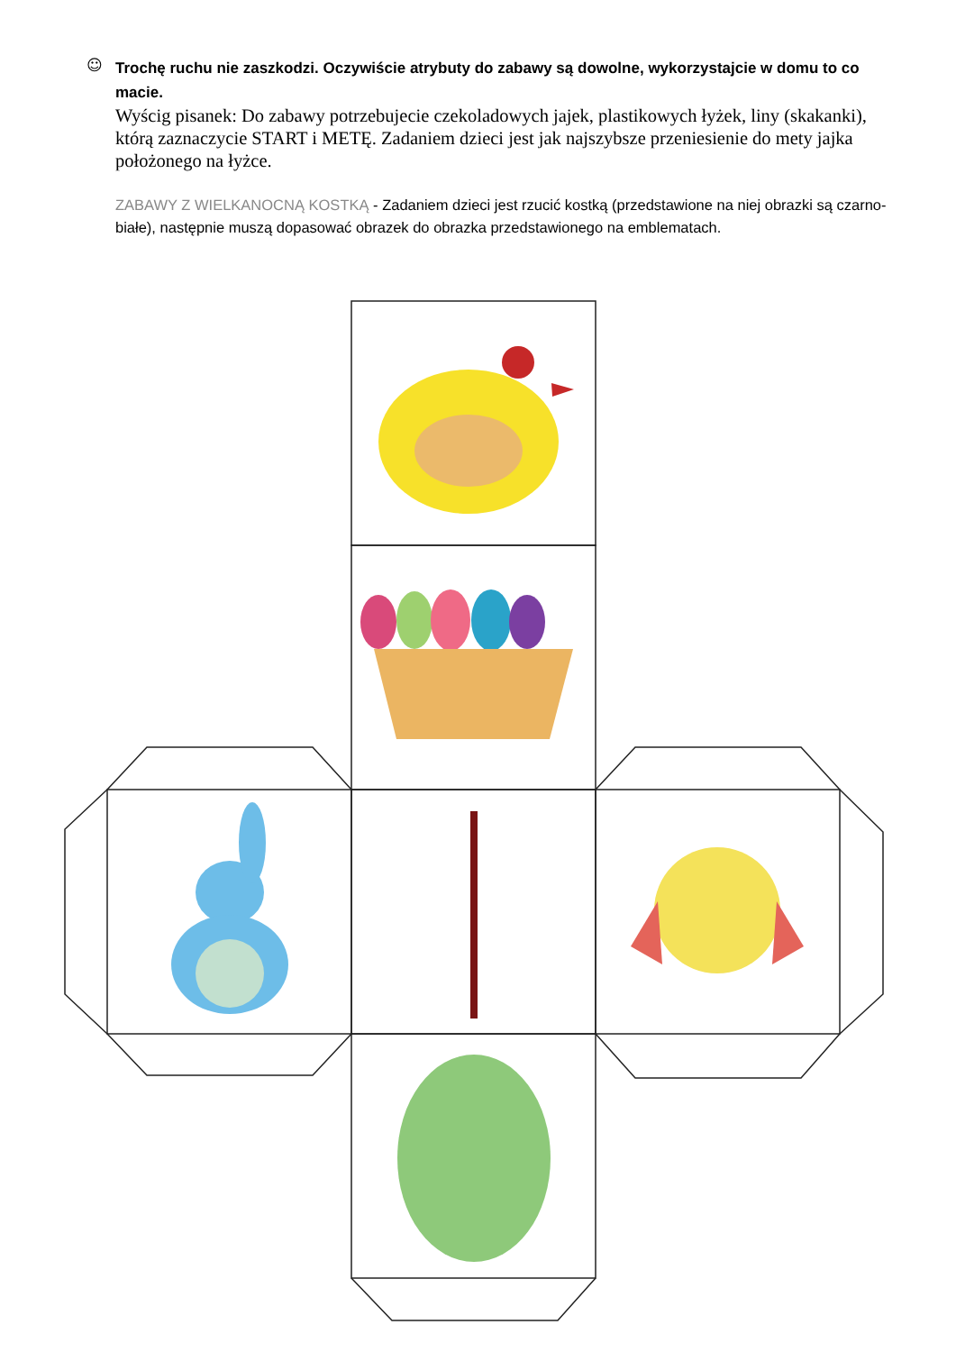☺
Trochę ruchu nie zaszkodzi. Oczywiście atrybuty do zabawy są dowolne, wykorzystajcie w domu to co macie.
Wyścig pisanek: Do zabawy potrzebujecie czekoladowych jajek, plastikowych łyżek, liny (skakanki), którą zaznaczycie START i METĘ. Zadaniem dzieci jest jak najszybsze przeniesienie do mety jajka położonego na łyżce.
ZABAWY Z WIELKANOCNĄ KOSTKĄ - Zadaniem dzieci jest rzucić kostką (przedstawione na niej obrazki są czarno-białe), następnie muszą dopasować obrazek do obrazka przedstawionego na emblematach.